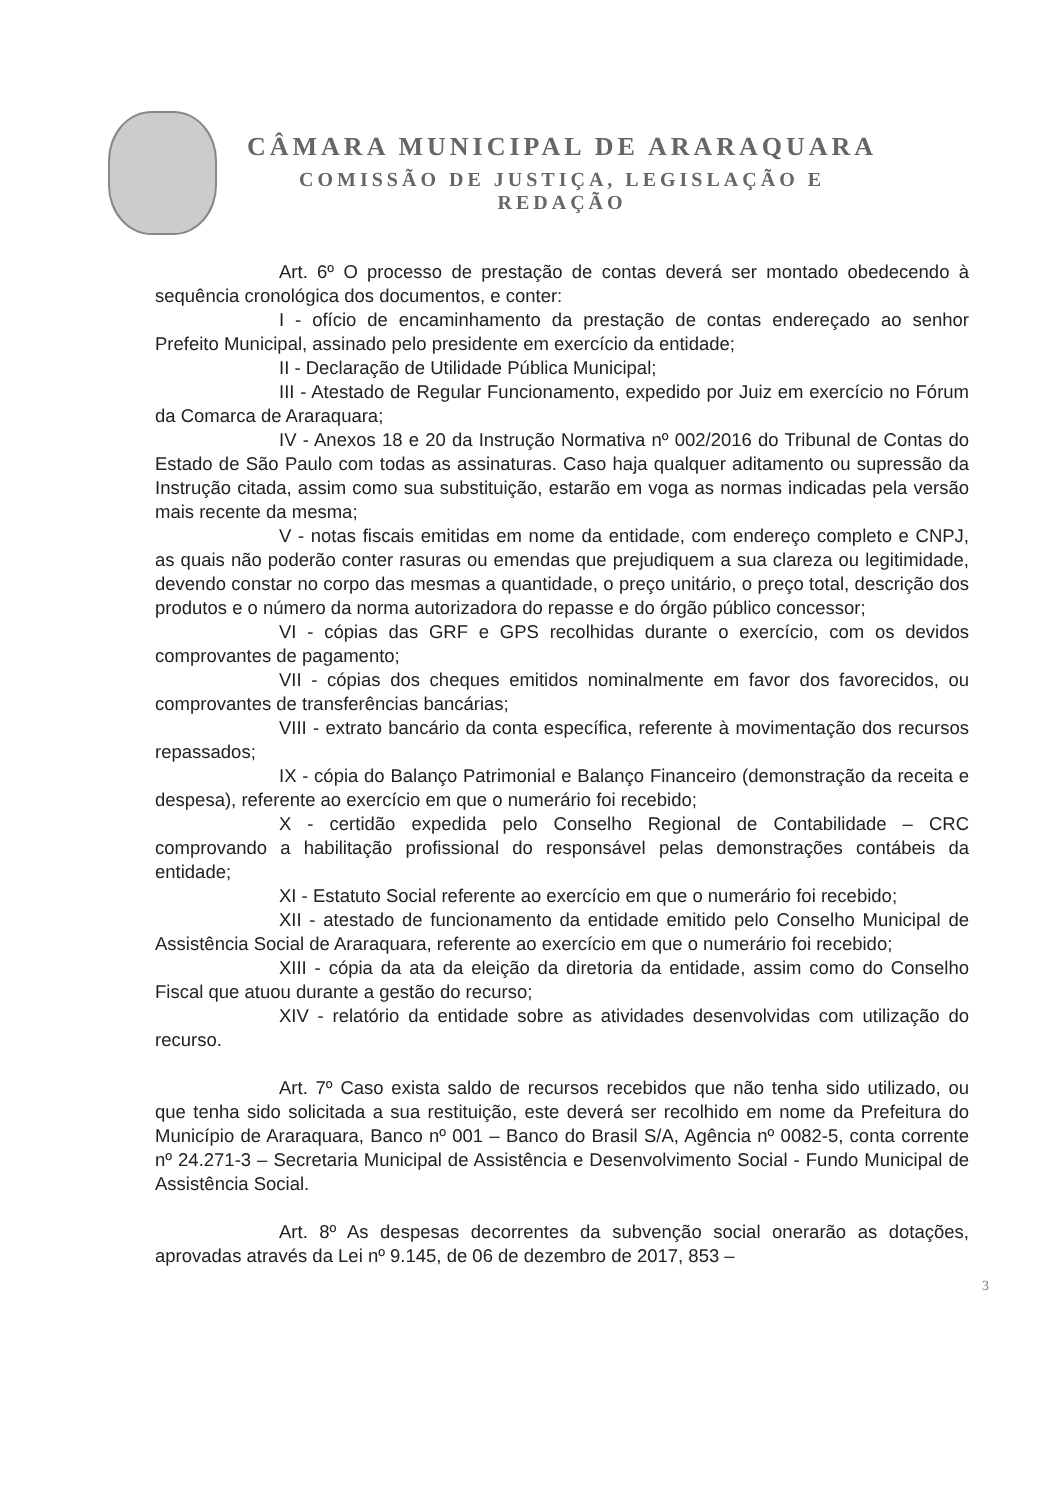CÂMARA MUNICIPAL DE ARARAQUARA
COMISSÃO DE JUSTIÇA, LEGISLAÇÃO E
REDAÇÃO
Art. 6º O processo de prestação de contas deverá ser montado obedecendo à sequência cronológica dos documentos, e conter:
I - ofício de encaminhamento da prestação de contas endereçado ao senhor Prefeito Municipal, assinado pelo presidente em exercício da entidade;
II - Declaração de Utilidade Pública Municipal;
III - Atestado de Regular Funcionamento, expedido por Juiz em exercício no Fórum da Comarca de Araraquara;
IV - Anexos 18 e 20 da Instrução Normativa nº 002/2016 do Tribunal de Contas do Estado de São Paulo com todas as assinaturas. Caso haja qualquer aditamento ou supressão da Instrução citada, assim como sua substituição, estarão em voga as normas indicadas pela versão mais recente da mesma;
V - notas fiscais emitidas em nome da entidade, com endereço completo e CNPJ, as quais não poderão conter rasuras ou emendas que prejudiquem a sua clareza ou legitimidade, devendo constar no corpo das mesmas a quantidade, o preço unitário, o preço total, descrição dos produtos e o número da norma autorizadora do repasse e do órgão público concessor;
VI - cópias das GRF e GPS recolhidas durante o exercício, com os devidos comprovantes de pagamento;
VII - cópias dos cheques emitidos nominalmente em favor dos favorecidos, ou comprovantes de transferências bancárias;
VIII - extrato bancário da conta específica, referente à movimentação dos recursos repassados;
IX - cópia do Balanço Patrimonial e Balanço Financeiro (demonstração da receita e despesa), referente ao exercício em que o numerário foi recebido;
X - certidão expedida pelo Conselho Regional de Contabilidade – CRC comprovando a habilitação profissional do responsável pelas demonstrações contábeis da entidade;
XI - Estatuto Social referente ao exercício em que o numerário foi recebido;
XII - atestado de funcionamento da entidade emitido pelo Conselho Municipal de Assistência Social de Araraquara, referente ao exercício em que o numerário foi recebido;
XIII - cópia da ata da eleição da diretoria da entidade, assim como do Conselho Fiscal que atuou durante a gestão do recurso;
XIV - relatório da entidade sobre as atividades desenvolvidas com utilização do recurso.
Art. 7º Caso exista saldo de recursos recebidos que não tenha sido utilizado, ou que tenha sido solicitada a sua restituição, este deverá ser recolhido em nome da Prefeitura do Município de Araraquara, Banco nº 001 – Banco do Brasil S/A, Agência nº 0082-5, conta corrente nº 24.271-3 – Secretaria Municipal de Assistência e Desenvolvimento Social - Fundo Municipal de Assistência Social.
Art. 8º As despesas decorrentes da subvenção social onerarão as dotações, aprovadas através da Lei nº 9.145, de 06 de dezembro de 2017, 853 –
3